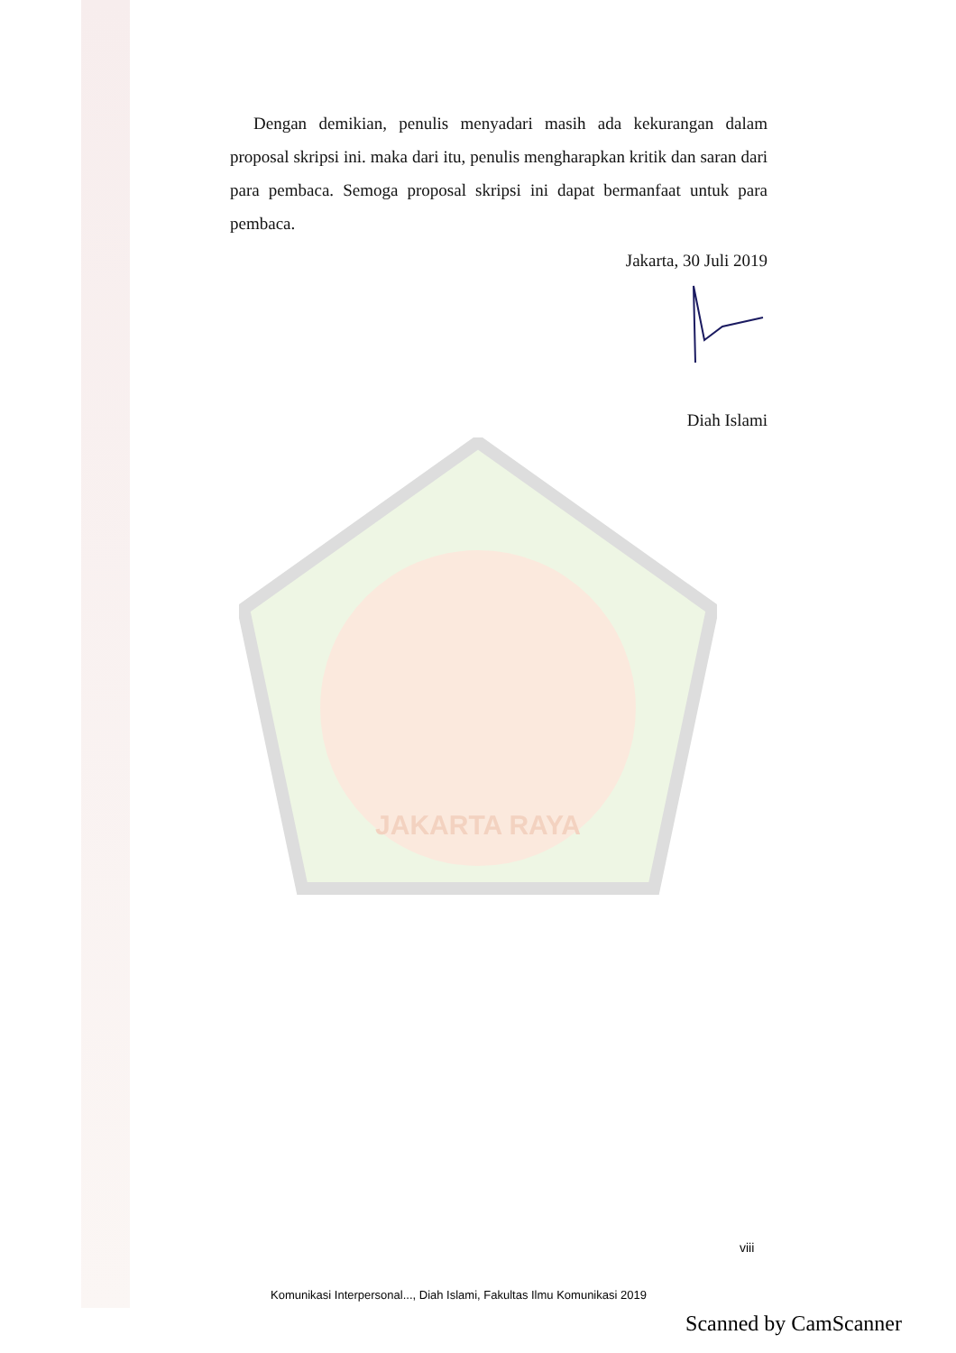JAKARTA RAYA
Dengan demikian, penulis menyadari masih ada kekurangan dalam proposal skripsi ini. maka dari itu, penulis mengharapkan kritik dan saran dari para pembaca. Semoga proposal skripsi ini dapat bermanfaat untuk para pembaca.
Jakarta, 30 Juli 2019
Diah Islami
viii
Komunikasi Interpersonal..., Diah Islami, Fakultas Ilmu Komunikasi 2019
Scanned by CamScanner